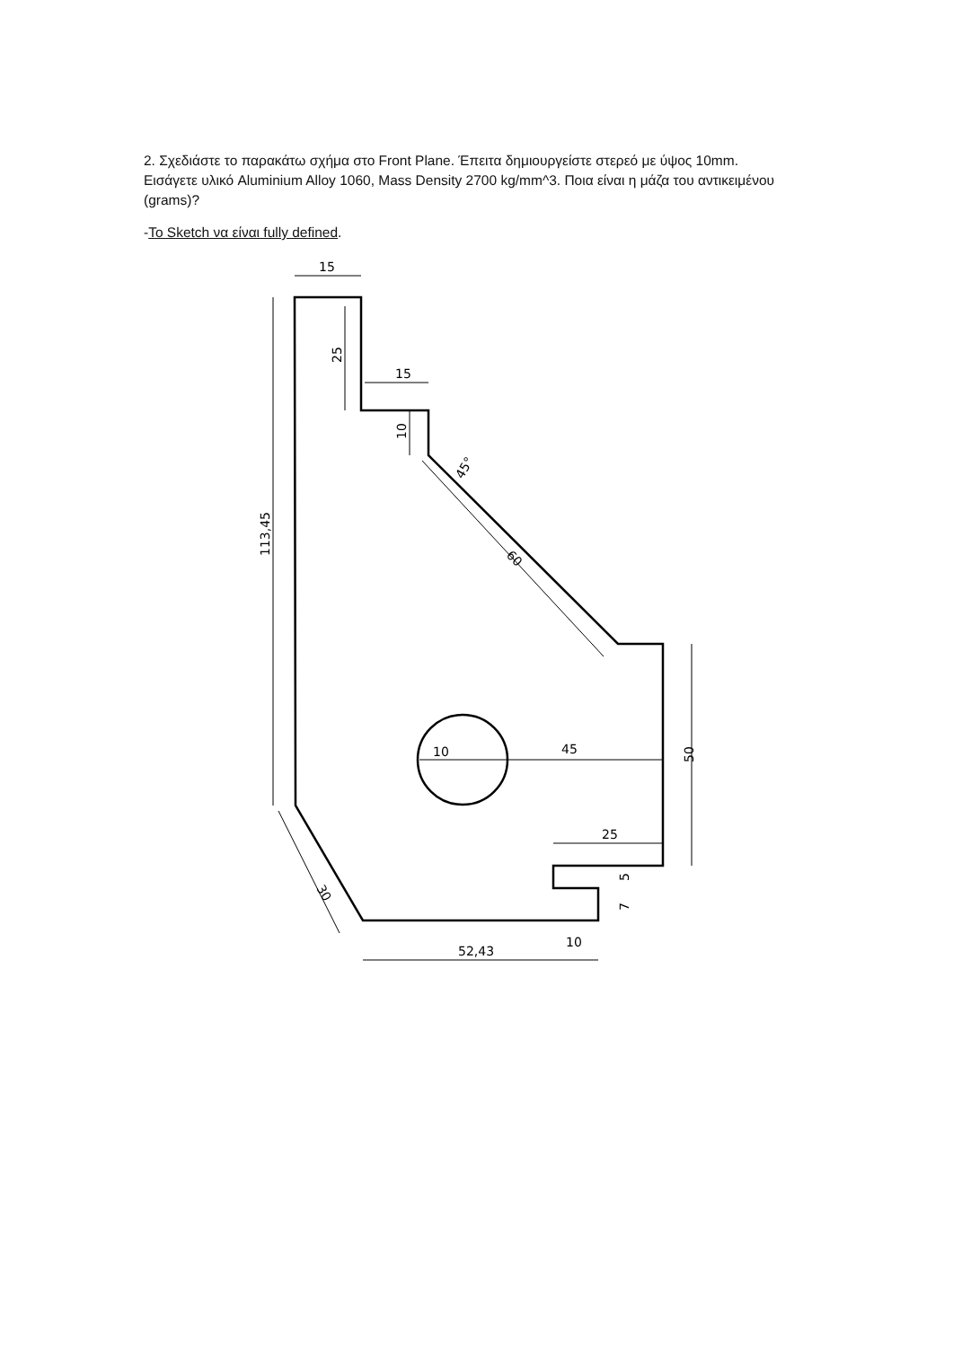2. Σχεδιάστε το παρακάτω σχήμα στο Front Plane. Έπειτα δημιουργείστε στερεό με ύψος 10mm. Εισάγετε υλικό Aluminium Alloy 1060, Mass Density 2700 kg/mm^3. Ποια είναι η μάζα του αντικειμένου (grams)?
-To Sketch να είναι fully defined.
15
15
45
10
25
10
52,43
113,45
25
10
50
5
7
45°
60
30